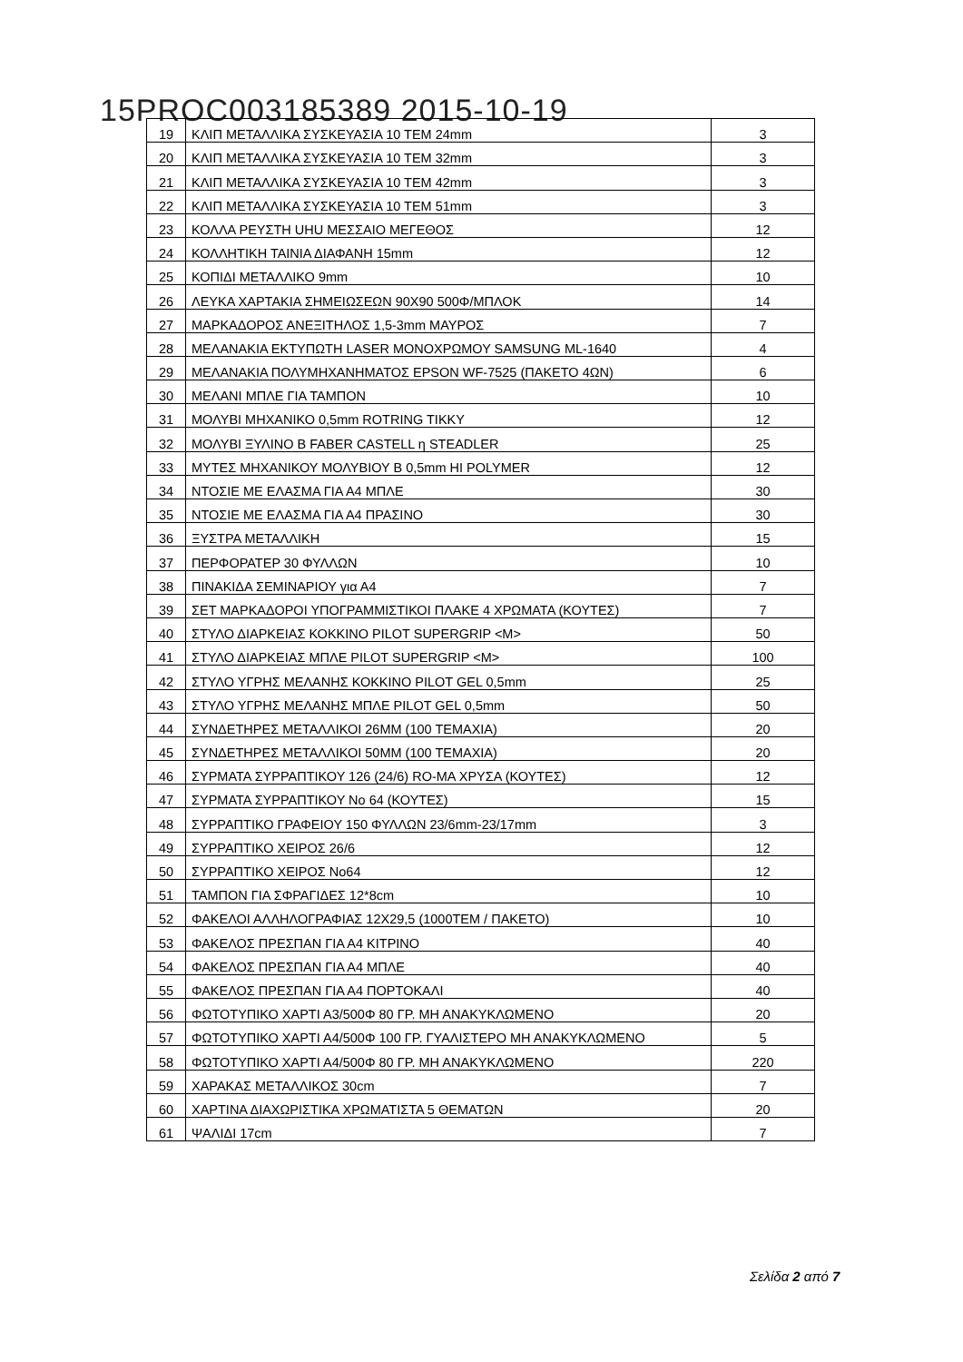15PROC003185389 2015-10-19
| 19 | ΚΛΙΠ ΜΕΤΑΛΛΙΚΑ ΣΥΣΚΕΥΑΣΙΑ 10 ΤΕΜ 24mm | 3 |
| 20 | ΚΛΙΠ ΜΕΤΑΛΛΙΚΑ ΣΥΣΚΕΥΑΣΙΑ 10 ΤΕΜ 32mm | 3 |
| 21 | ΚΛΙΠ ΜΕΤΑΛΛΙΚΑ ΣΥΣΚΕΥΑΣΙΑ 10 ΤΕΜ 42mm | 3 |
| 22 | ΚΛΙΠ ΜΕΤΑΛΛΙΚΑ ΣΥΣΚΕΥΑΣΙΑ 10 ΤΕΜ 51mm | 3 |
| 23 | ΚΟΛΛΑ ΡΕΥΣΤΗ UHU ΜΕΣΣΑΙΟ ΜΕΓΕΘΟΣ | 12 |
| 24 | ΚΟΛΛΗΤΙΚΗ ΤΑΙΝΙΑ ΔΙΑΦΑΝΗ 15mm | 12 |
| 25 | ΚΟΠΙΔΙ ΜΕΤΑΛΛΙΚΟ 9mm | 10 |
| 26 | ΛΕΥΚΑ ΧΑΡΤΑΚΙΑ ΣΗΜΕΙΩΣΕΩΝ 90Χ90 500Φ/ΜΠΛΟΚ | 14 |
| 27 | ΜΑΡΚΑΔΟΡΟΣ ΑΝΕΞΙΤΗΛΟΣ 1,5-3mm ΜΑΥΡΟΣ | 7 |
| 28 | ΜΕΛΑΝΑΚΙΑ ΕΚΤΥΠΩΤΗ LASER ΜΟΝΟΧΡΩΜΟΥ SAMSUNG ML-1640 | 4 |
| 29 | ΜΕΛΑΝΑΚΙΑ ΠΟΛΥΜΗΧΑΝΗΜΑΤΟΣ EPSON WF-7525 (ΠΑΚΕΤΟ 4ΩΝ) | 6 |
| 30 | ΜΕΛΑΝΙ ΜΠΛΕ ΓΙΑ ΤΑΜΠΟΝ | 10 |
| 31 | ΜΟΛΥΒΙ ΜΗΧΑΝΙΚΟ 0,5mm ROTRING TIKKY | 12 |
| 32 | ΜΟΛΥΒΙ ΞΥΛΙΝΟ B FABER CASTELL η STEADLER | 25 |
| 33 | ΜΥΤΕΣ ΜΗΧΑΝΙΚΟΥ ΜΟΛΥΒΙΟΥ B 0,5mm HI POLYMER | 12 |
| 34 | ΝΤΟΣΙΕ ΜΕ ΕΛΑΣΜΑ ΓΙΑ Α4 ΜΠΛΕ | 30 |
| 35 | ΝΤΟΣΙΕ ΜΕ ΕΛΑΣΜΑ ΓΙΑ Α4 ΠΡΑΣΙΝΟ | 30 |
| 36 | ΞΥΣΤΡΑ ΜΕΤΑΛΛΙΚΗ | 15 |
| 37 | ΠΕΡΦΟΡΑΤΕΡ 30 ΦΥΛΛΩΝ | 10 |
| 38 | ΠΙΝΑΚΙΔΑ ΣΕΜΙΝΑΡΙΟΥ για Α4 | 7 |
| 39 | ΣΕΤ ΜΑΡΚΑΔΟΡΟΙ ΥΠΟΓΡΑΜΜΙΣΤΙΚΟΙ ΠΛΑΚΕ 4 ΧΡΩΜΑΤΑ (ΚΟΥΤΕΣ) | 7 |
| 40 | ΣΤΥΛΟ ΔΙΑΡΚΕΙΑΣ ΚΟΚΚΙΝΟ PILOT SUPERGRIP <M> | 50 |
| 41 | ΣΤΥΛΟ ΔΙΑΡΚΕΙΑΣ ΜΠΛΕ PILOT SUPERGRIP <M> | 100 |
| 42 | ΣΤΥΛΟ ΥΓΡΗΣ ΜΕΛΑΝΗΣ ΚΟΚΚΙΝΟ PILOT GEL 0,5mm | 25 |
| 43 | ΣΤΥΛΟ ΥΓΡΗΣ ΜΕΛΑΝΗΣ ΜΠΛΕ PILOT GEL 0,5mm | 50 |
| 44 | ΣΥΝΔΕΤΗΡΕΣ ΜΕΤΑΛΛΙΚΟΙ 26ΜΜ (100 ΤΕΜΑΧΙΑ) | 20 |
| 45 | ΣΥΝΔΕΤΗΡΕΣ ΜΕΤΑΛΛΙΚΟΙ 50ΜΜ (100 ΤΕΜΑΧΙΑ) | 20 |
| 46 | ΣΥΡΜΑΤΑ ΣΥΡΡΑΠΤΙΚΟΥ 126 (24/6) RO-MA ΧΡΥΣΑ (ΚΟΥΤΕΣ) | 12 |
| 47 | ΣΥΡΜΑΤΑ ΣΥΡΡΑΠΤΙΚΟΥ Νο 64 (ΚΟΥΤΕΣ) | 15 |
| 48 | ΣΥΡΡΑΠΤΙΚΟ ΓΡΑΦΕΙΟΥ 150 ΦΥΛΛΩΝ 23/6mm-23/17mm | 3 |
| 49 | ΣΥΡΡΑΠΤΙΚΟ ΧΕΙΡΟΣ 26/6 | 12 |
| 50 | ΣΥΡΡΑΠΤΙΚΟ ΧΕΙΡΟΣ Νο64 | 12 |
| 51 | ΤΑΜΠΟΝ ΓΙΑ ΣΦΡΑΓΙΔΕΣ 12*8cm | 10 |
| 52 | ΦΑΚΕΛΟΙ ΑΛΛΗΛΟΓΡΑΦΙΑΣ 12Χ29,5 (1000ΤΕΜ / ΠΑΚΕΤΟ) | 10 |
| 53 | ΦΑΚΕΛΟΣ ΠΡΕΣΠΑΝ ΓΙΑ Α4 ΚΙΤΡΙΝΟ | 40 |
| 54 | ΦΑΚΕΛΟΣ ΠΡΕΣΠΑΝ ΓΙΑ Α4 ΜΠΛΕ | 40 |
| 55 | ΦΑΚΕΛΟΣ ΠΡΕΣΠΑΝ ΓΙΑ Α4 ΠΟΡΤΟΚΑΛΙ | 40 |
| 56 | ΦΩΤΟΤΥΠΙΚΟ ΧΑΡΤΙ Α3/500Φ 80 ΓΡ. ΜΗ ΑΝΑΚΥΚΛΩΜΕΝΟ | 20 |
| 57 | ΦΩΤΟΤΥΠΙΚΟ ΧΑΡΤΙ Α4/500Φ 100 ΓΡ. ΓΥΑΛΙΣΤΕΡΟ ΜΗ ΑΝΑΚΥΚΛΩΜΕΝΟ | 5 |
| 58 | ΦΩΤΟΤΥΠΙΚΟ ΧΑΡΤΙ Α4/500Φ 80 ΓΡ. ΜΗ ΑΝΑΚΥΚΛΩΜΕΝΟ | 220 |
| 59 | ΧΑΡΑΚΑΣ ΜΕΤΑΛΛΙΚΟΣ 30cm | 7 |
| 60 | ΧΑΡΤΙΝΑ ΔΙΑΧΩΡΙΣΤΙΚΑ ΧΡΩΜΑΤΙΣΤΑ 5 ΘΕΜΑΤΩΝ | 20 |
| 61 | ΨΑΛΙΔΙ 17cm | 7 |
Σελίδα 2 από 7